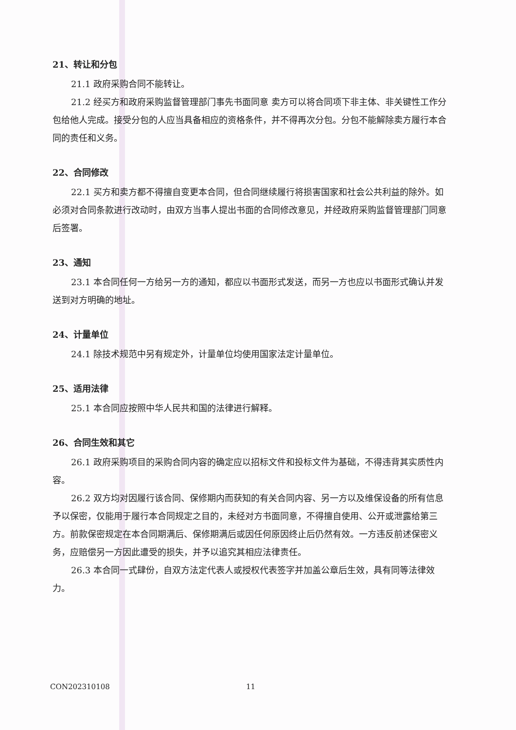21、转让和分包
21.1 政府采购合同不能转让。
21.2 经买方和政府采购监督管理部门事先书面同意 卖方可以将合同项下非主体、非关键性工作分包给他人完成。接受分包的人应当具备相应的资格条件，并不得再次分包。分包不能解除卖方履行本合同的责任和义务。
22、合同修改
22.1 买方和卖方都不得擅自变更本合同，但合同继续履行将损害国家和社会公共利益的除外。如必须对合同条款进行改动时，由双方当事人提出书面的合同修改意见，并经政府采购监督管理部门同意后签署。
23、通知
23.1 本合同任何一方给另一方的通知，都应以书面形式发送，而另一方也应以书面形式确认并发送到对方明确的地址。
24、计量单位
24.1 除技术规范中另有规定外，计量单位均使用国家法定计量单位。
25、适用法律
25.1 本合同应按照中华人民共和国的法律进行解释。
26、合同生效和其它
26.1 政府采购项目的采购合同内容的确定应以招标文件和投标文件为基础，不得违背其实质性内容。
26.2 双方均对因履行该合同、保修期内而获知的有关合同内容、另一方以及维保设备的所有信息予以保密，仅能用于履行本合同规定之目的，未经对方书面同意，不得擅自使用、公开或泄露给第三方。前款保密规定在本合同期满后、保修期满后或因任何原因终止后仍然有效。一方违反前述保密义务，应赔偿另一方因此遭受的损失，并予以追究其相应法律责任。
26.3 本合同一式肆份，自双方法定代表人或授权代表签字并加盖公章后生效，具有同等法律效力。
CON202310108 11